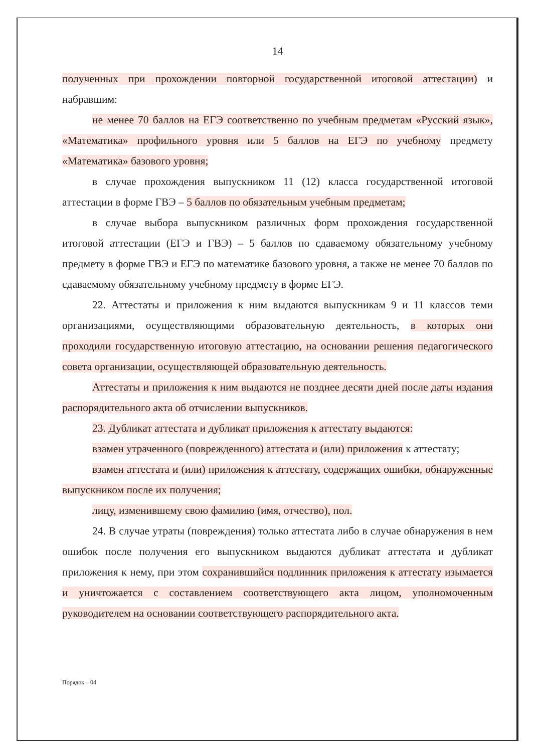14
полученных при прохождении повторной государственной итоговой аттестации) и набравшим:
не менее 70 баллов на ЕГЭ соответственно по учебным предметам «Русский язык», «Математика» профильного уровня или 5 баллов на ЕГЭ по учебному предмету «Математика» базового уровня;
в случае прохождения выпускником 11 (12) класса государственной итоговой аттестации в форме ГВЭ – 5 баллов по обязательным учебным предметам;
в случае выбора выпускником различных форм прохождения государственной итоговой аттестации (ЕГЭ и ГВЭ) – 5 баллов по сдаваемому обязательному учебному предмету в форме ГВЭ и ЕГЭ по математике базового уровня, а также не менее 70 баллов по сдаваемому обязательному учебному предмету в форме ЕГЭ.
22. Аттестаты и приложения к ним выдаются выпускникам 9 и 11 классов теми организациями, осуществляющими образовательную деятельность, в которых они проходили государственную итоговую аттестацию, на основании решения педагогического совета организации, осуществляющей образовательную деятельность.
Аттестаты и приложения к ним выдаются не позднее десяти дней после даты издания распорядительного акта об отчислении выпускников.
23. Дубликат аттестата и дубликат приложения к аттестату выдаются:
взамен утраченного (поврежденного) аттестата и (или) приложения к аттестату;
взамен аттестата и (или) приложения к аттестату, содержащих ошибки, обнаруженные выпускником после их получения;
лицу, изменившему свою фамилию (имя, отчество), пол.
24. В случае утраты (повреждения) только аттестата либо в случае обнаружения в нем ошибок после получения его выпускником выдаются дубликат аттестата и дубликат приложения к нему, при этом сохранившийся подлинник приложения к аттестату изымается и уничтожается с составлением соответствующего акта лицом, уполномоченным руководителем на основании соответствующего распорядительного акта.
Порядок – 04